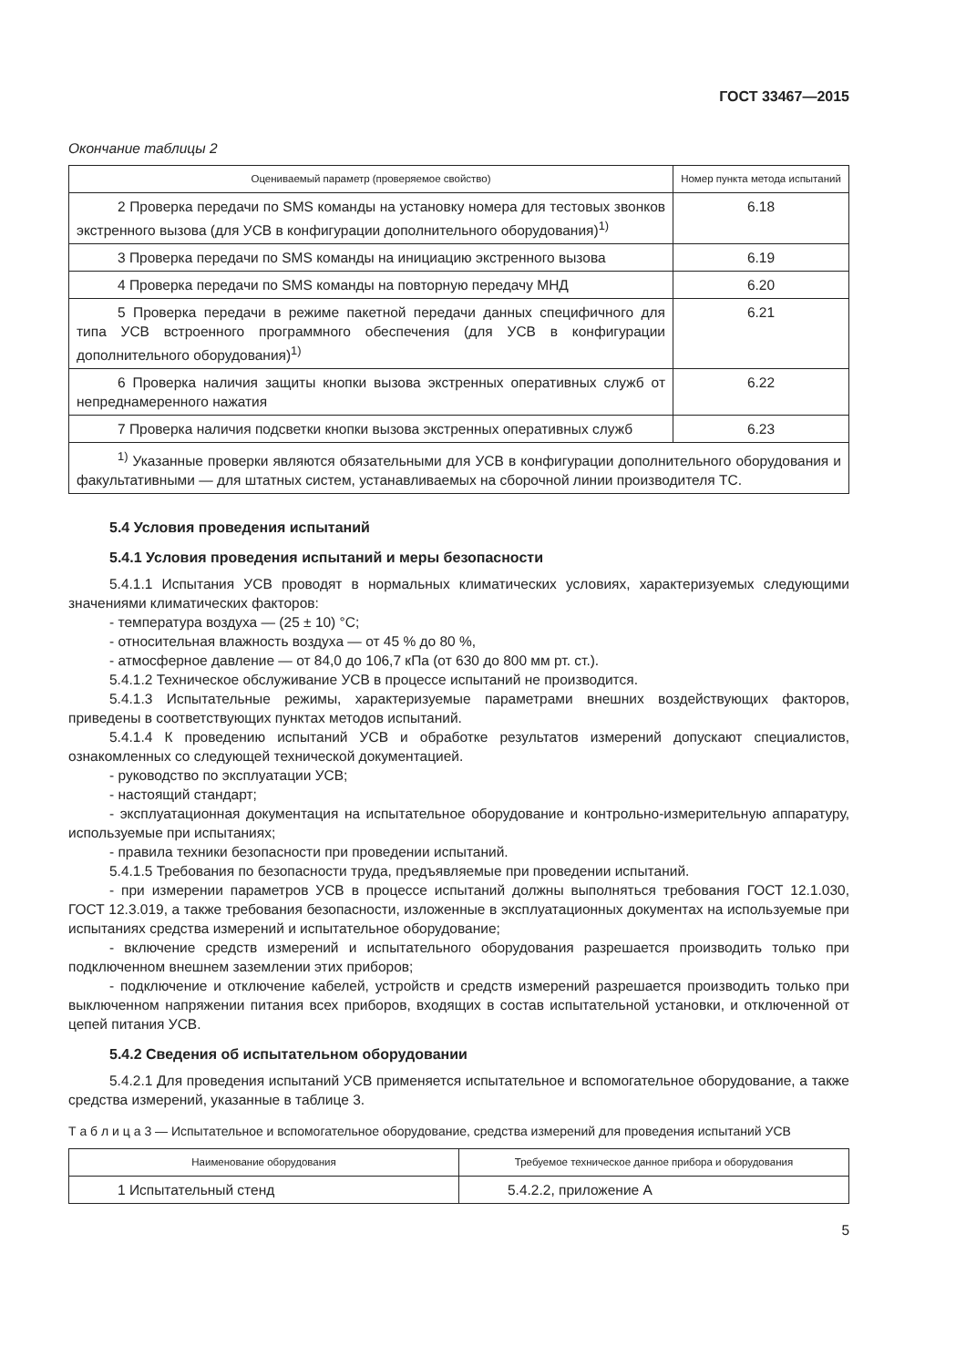ГОСТ 33467—2015
Окончание таблицы 2
| Оцениваемый параметр (проверяемое свойство) | Номер пункта метода испытаний |
| --- | --- |
| 2 Проверка передачи по SMS команды на установку номера для тестовых звонков экстренного вызова (для УСВ в конфигурации дополнительного оборудования)<sup>1)</sup> | 6.18 |
| 3 Проверка передачи по SMS команды на инициацию экстренного вызова | 6.19 |
| 4 Проверка передачи по SMS команды на повторную передачу МНД | 6.20 |
| 5 Проверка передачи в режиме пакетной передачи данных специфичного для типа УСВ встроенного программного обеспечения (для УСВ в конфигурации дополнительного оборудования)<sup>1)</sup> | 6.21 |
| 6 Проверка наличия защиты кнопки вызова экстренных оперативных служб от непреднамеренного нажатия | 6.22 |
| 7 Проверка наличия подсветки кнопки вызова экстренных оперативных служб | 6.23 |
| <sup>1)</sup> Указанные проверки являются обязательными для УСВ в конфигурации дополнительного оборудования и факультативными — для штатных систем, устанавливаемых на сборочной линии производителя ТС. | |
5.4 Условия проведения испытаний
5.4.1 Условия проведения испытаний и меры безопасности
5.4.1.1 Испытания УСВ проводят в нормальных климатических условиях, характеризуемых следующими значениями климатических факторов:
- температура воздуха — (25 ± 10) °С;
- относительная влажность воздуха — от 45 % до 80 %,
- атмосферное давление — от 84,0 до 106,7 кПа (от 630 до 800 мм рт. ст.).
5.4.1.2 Техническое обслуживание УСВ в процессе испытаний не производится.
5.4.1.3 Испытательные режимы, характеризуемые параметрами внешних воздействующих факторов, приведены в соответствующих пунктах методов испытаний.
5.4.1.4 К проведению испытаний УСВ и обработке результатов измерений допускают специалистов, ознакомленных со следующей технической документацией.
- руководство по эксплуатации УСВ;
- настоящий стандарт;
- эксплуатационная документация на испытательное оборудование и контрольно-измерительную аппаратуру, используемые при испытаниях;
- правила техники безопасности при проведении испытаний.
5.4.1.5 Требования по безопасности труда, предъявляемые при проведении испытаний.
- при измерении параметров УСВ в процессе испытаний должны выполняться требования ГОСТ 12.1.030, ГОСТ 12.3.019, а также требования безопасности, изложенные в эксплуатационных документах на используемые при испытаниях средства измерений и испытательное оборудование;
- включение средств измерений и испытательного оборудования разрешается производить только при подключенном внешнем заземлении этих приборов;
- подключение и отключение кабелей, устройств и средств измерений разрешается производить только при выключенном напряжении питания всех приборов, входящих в состав испытательной установки, и отключенной от цепей питания УСВ.
5.4.2 Сведения об испытательном оборудовании
5.4.2.1 Для проведения испытаний УСВ применяется испытательное и вспомогательное оборудование, а также средства измерений, указанные в таблице 3.
Т а б л и ц а 3 — Испытательное и вспомогательное оборудование, средства измерений для проведения испытаний УСВ
| Наименование оборудования | Требуемое техническое данное прибора и оборудования |
| --- | --- |
| 1 Испытательный стенд | 5.4.2.2, приложение А |
5